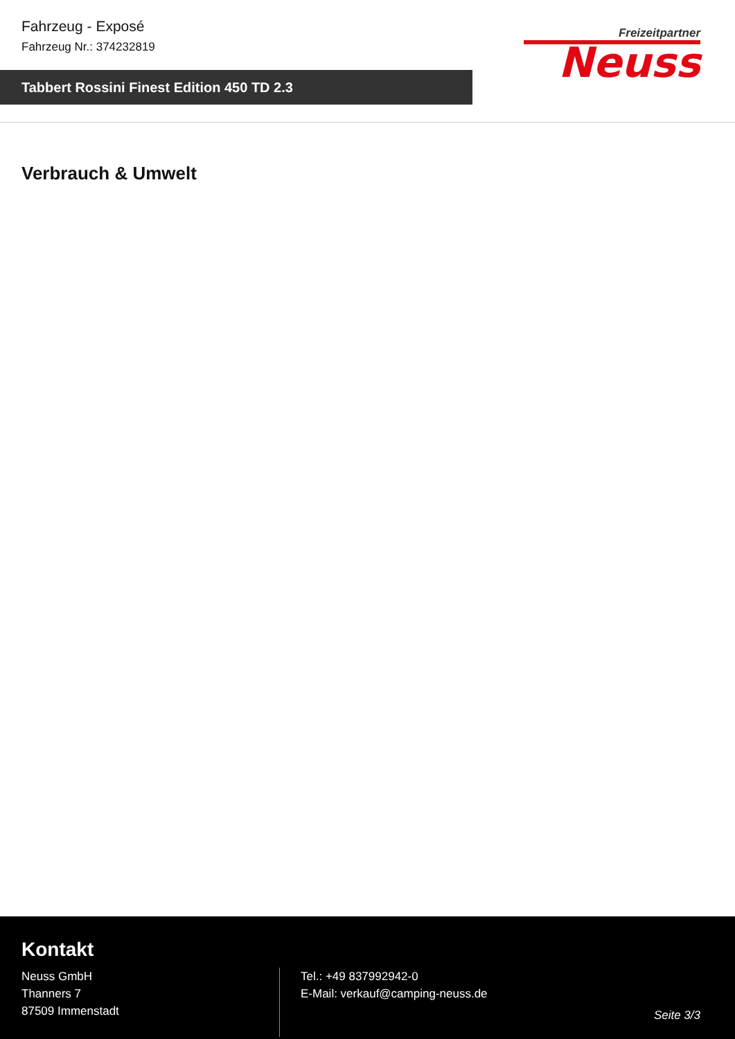Fahrzeug - Exposé
Fahrzeug Nr.: 374232819
Freizeitpartner
Neuss
Tabbert Rossini Finest Edition 450 TD 2.3
Verbrauch & Umwelt
Kontakt
Neuss GmbH
Thanners 7
87509 Immenstadt
Tel.: +49 837992942-0
E-Mail: verkauf@camping-neuss.de
Seite 3/3